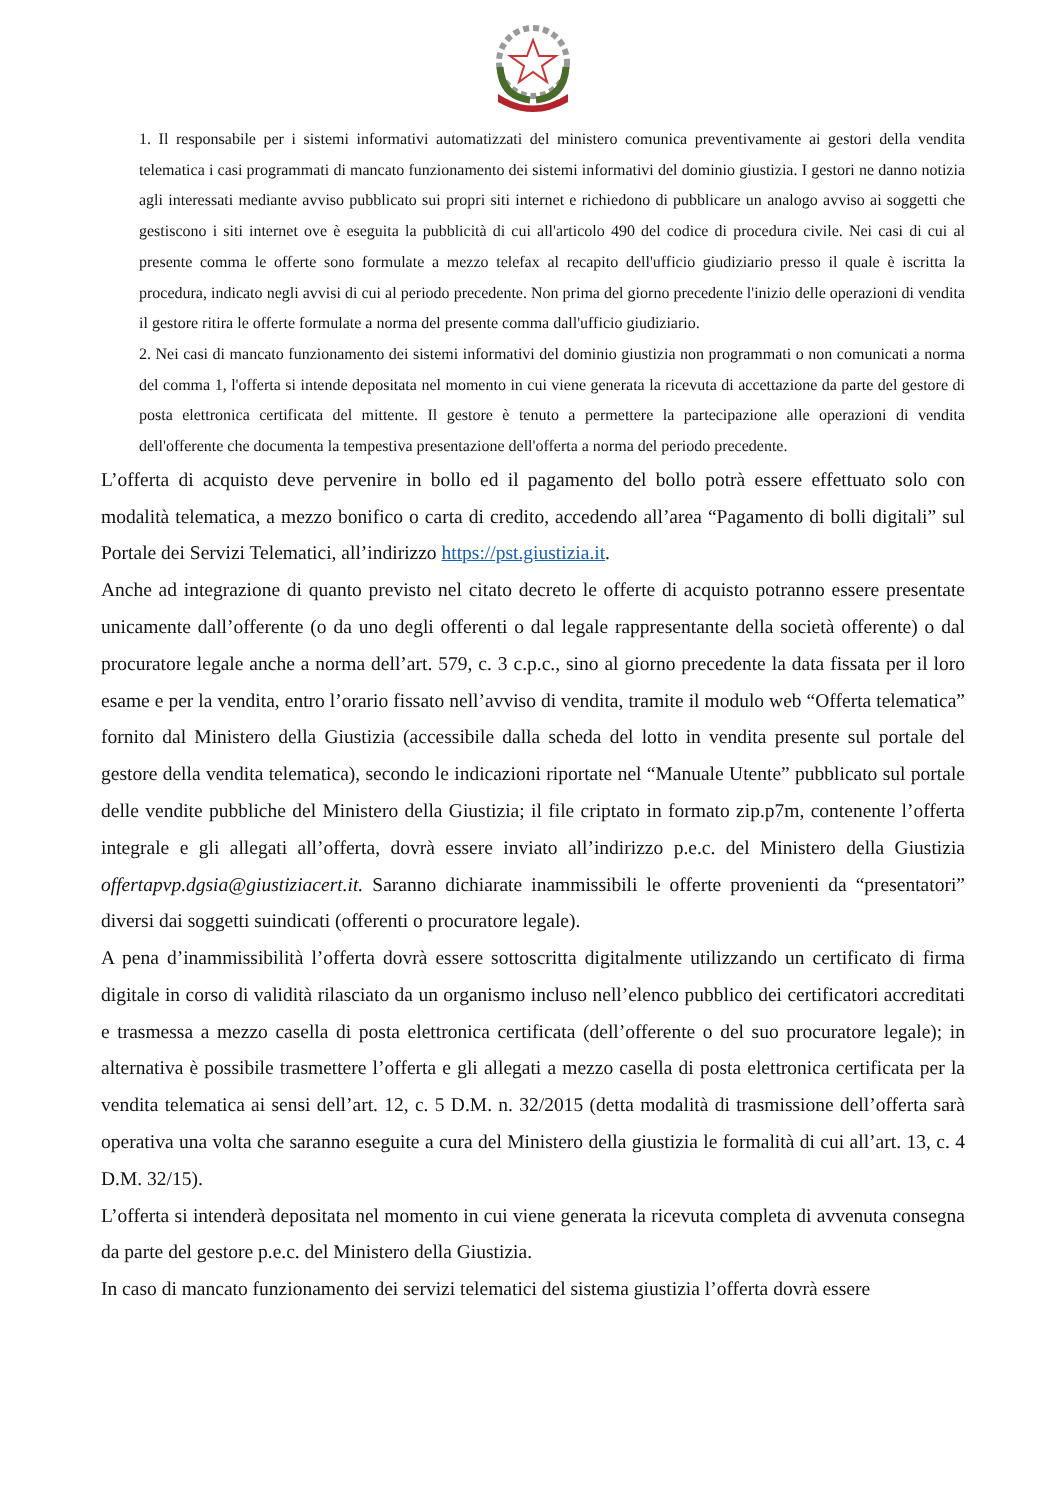1. Il responsabile per i sistemi informativi automatizzati del ministero comunica preventivamente ai gestori della vendita telematica i casi programmati di mancato funzionamento dei sistemi informativi del dominio giustizia. I gestori ne danno notizia agli interessati mediante avviso pubblicato sui propri siti internet e richiedono di pubblicare un analogo avviso ai soggetti che gestiscono i siti internet ove è eseguita la pubblicità di cui all'articolo 490 del codice di procedura civile. Nei casi di cui al presente comma le offerte sono formulate a mezzo telefax al recapito dell'ufficio giudiziario presso il quale è iscritta la procedura, indicato negli avvisi di cui al periodo precedente. Non prima del giorno precedente l'inizio delle operazioni di vendita il gestore ritira le offerte formulate a norma del presente comma dall'ufficio giudiziario.
2. Nei casi di mancato funzionamento dei sistemi informativi del dominio giustizia non programmati o non comunicati a norma del comma 1, l'offerta si intende depositata nel momento in cui viene generata la ricevuta di accettazione da parte del gestore di posta elettronica certificata del mittente. Il gestore è tenuto a permettere la partecipazione alle operazioni di vendita dell'offerente che documenta la tempestiva presentazione dell'offerta a norma del periodo precedente.
L’offerta di acquisto deve pervenire in bollo ed il pagamento del bollo potrà essere effettuato solo con modalità telematica, a mezzo bonifico o carta di credito, accedendo all’area “Pagamento di bolli digitali” sul Portale dei Servizi Telematici, all’indirizzo https://pst.giustizia.it.
Anche ad integrazione di quanto previsto nel citato decreto le offerte di acquisto potranno essere presentate unicamente dall’offerente (o da uno degli offerenti o dal legale rappresentante della società offerente) o dal procuratore legale anche a norma dell’art. 579, c. 3 c.p.c., sino al giorno precedente la data fissata per il loro esame e per la vendita, entro l’orario fissato nell’avviso di vendita, tramite il modulo web “Offerta telematica” fornito dal Ministero della Giustizia (accessibile dalla scheda del lotto in vendita presente sul portale del gestore della vendita telematica), secondo le indicazioni riportate nel “Manuale Utente” pubblicato sul portale delle vendite pubbliche del Ministero della Giustizia; il file criptato in formato zip.p7m, contenente l’offerta integrale e gli allegati all’offerta, dovrà essere inviato all’indirizzo p.e.c. del Ministero della Giustizia offertapvp.dgsia@giustiziacert.it. Saranno dichiarate inammissibili le offerte provenienti da “presentatori” diversi dai soggetti suindicati (offerenti o procuratore legale).
A pena d’inammissibilità l’offerta dovrà essere sottoscritta digitalmente utilizzando un certificato di firma digitale in corso di validità rilasciato da un organismo incluso nell’elenco pubblico dei certificatori accreditati e trasmessa a mezzo casella di posta elettronica certificata (dell’offerente o del suo procuratore legale); in alternativa è possibile trasmettere l’offerta e gli allegati a mezzo casella di posta elettronica certificata per la vendita telematica ai sensi dell’art. 12, c. 5 D.M. n. 32/2015 (detta modalità di trasmissione dell’offerta sarà operativa una volta che saranno eseguite a cura del Ministero della giustizia le formalità di cui all’art. 13, c. 4 D.M. 32/15).
L’offerta si intenderà depositata nel momento in cui viene generata la ricevuta completa di avvenuta consegna da parte del gestore p.e.c. del Ministero della Giustizia.
In caso di mancato funzionamento dei servizi telematici del sistema giustizia l’offerta dovrà essere